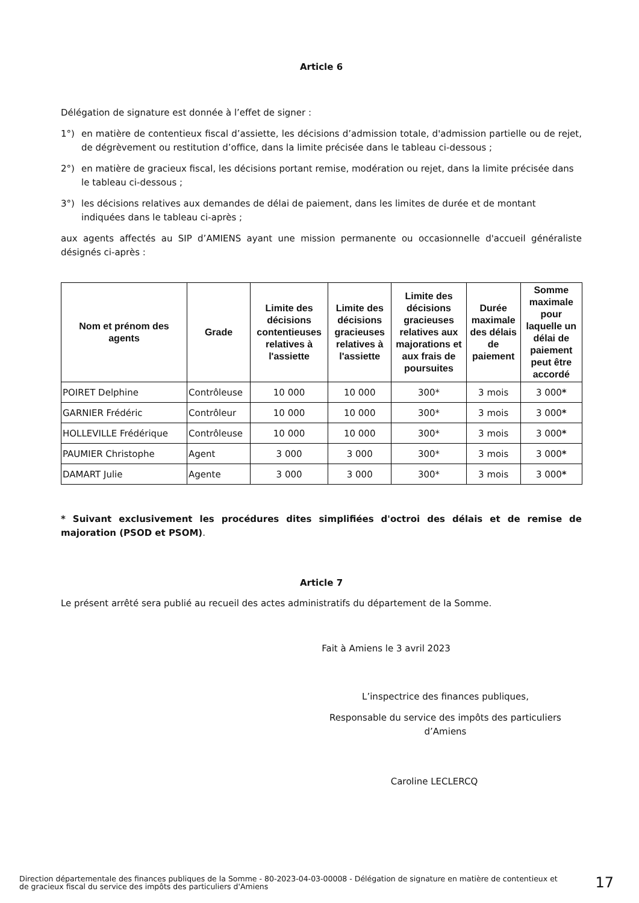Article 6
Délégation de signature est donnée à l’effet de signer :
1°) en matière de contentieux fiscal d’assiette, les décisions d’admission totale, d'admission partielle ou de rejet, de dégrèvement ou restitution d’office, dans la limite précisée dans le tableau ci-dessous ;
2°) en matière de gracieux fiscal, les décisions portant remise, modération ou rejet, dans la limite précisée dans le tableau ci-dessous ;
3°) les décisions relatives aux demandes de délai de paiement, dans les limites de durée et de montant indiquées dans le tableau ci-après ;
aux agents affectés au SIP d’AMIENS ayant une mission permanente ou occasionnelle d'accueil généraliste désignés ci-après :
| Nom et prénom des agents | Grade | Limite des décisions contentieuses relatives à l'assiette | Limite des décisions gracieuses relatives à l'assiette | Limite des décisions gracieuses relatives aux majorations et aux frais de poursuites | Durée maximale des délais de paiement | Somme maximale pour laquelle un délai de paiement peut être accordé |
| --- | --- | --- | --- | --- | --- | --- |
| POIRET Delphine | Contrôleuse | 10 000 | 10 000 | 300* | 3 mois | 3 000 * |
| GARNIER Frédéric | Contrôleur | 10 000 | 10 000 | 300* | 3 mois | 3 000 * |
| HOLLEVILLE Frédérique | Contrôleuse | 10 000 | 10 000 | 300* | 3 mois | 3 000 * |
| PAUMIER Christophe | Agent | 3 000 | 3 000 | 300* | 3 mois | 3 000 * |
| DAMART Julie | Agente | 3 000 | 3 000 | 300* | 3 mois | 3 000 * |
* Suivant exclusivement les procédures dites simplifiées d'octroi des délais et de remise de majoration (PSOD et PSOM).
Article 7
Le présent arrêté sera publié au recueil des actes administratifs du département de la Somme.
Fait à Amiens le 3 avril 2023
L’inspectrice des finances publiques,
Responsable du service des impôts des particuliers d’Amiens
Caroline LECLERCQ
Direction départementale des finances publiques de la Somme - 80-2023-04-03-00008 - Délégation de signature en matière de contentieux et de gracieux fiscal du service des impôts des particuliers d'Amiens
17